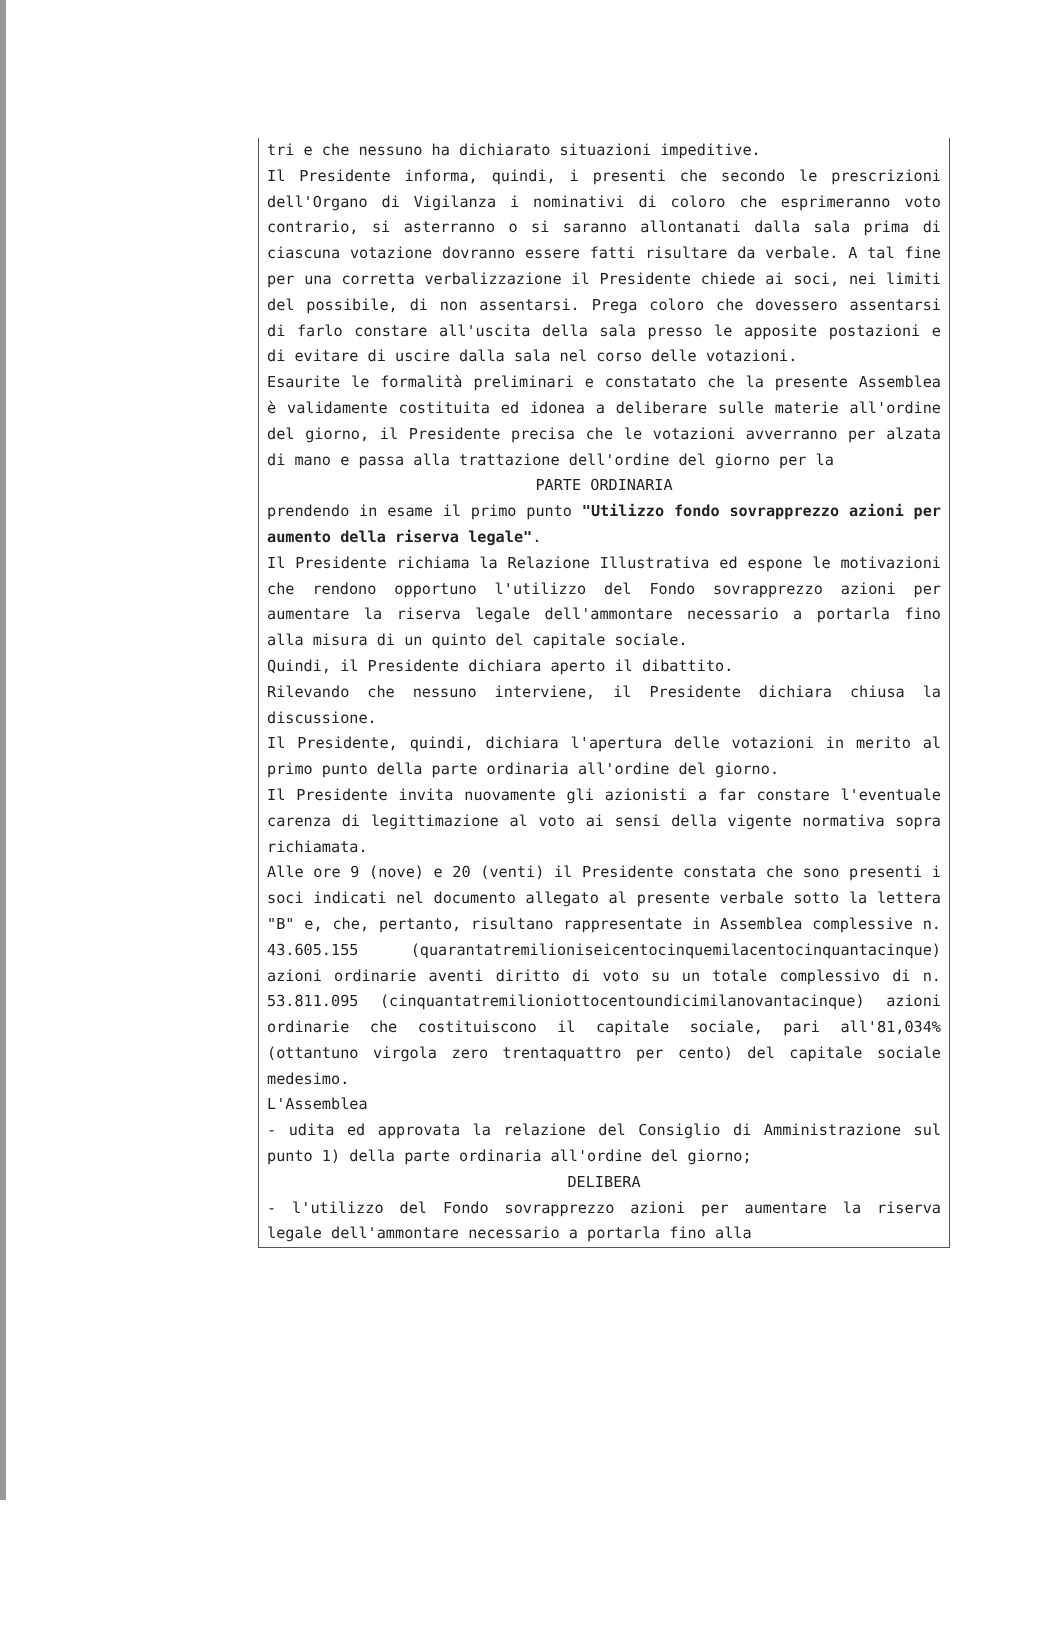tri e che nessuno ha dichiarato situazioni impeditive.
Il Presidente informa, quindi, i presenti che secondo le prescrizioni dell'Organo di Vigilanza i nominativi di coloro che esprimeranno voto contrario, si asterranno o si saranno allontanati dalla sala prima di ciascuna votazione dovranno essere fatti risultare da verbale. A tal fine per una corretta verbalizzazione il Presidente chiede ai soci, nei limiti del possibile, di non assentarsi. Prega coloro che dovessero assentarsi di farlo constare all'uscita della sala presso le apposite postazioni e di evitare di uscire dalla sala nel corso delle votazioni.
Esaurite le formalità preliminari e constatato che la presente Assemblea è validamente costituita ed idonea a deliberare sulle materie all'ordine del giorno, il Presidente precisa che le votazioni avverranno per alzata di mano e passa alla trattazione dell'ordine del giorno per la
PARTE ORDINARIA
prendendo in esame il primo punto "Utilizzo fondo sovrapprezzo azioni per aumento della riserva legale".
Il Presidente richiama la Relazione Illustrativa ed espone le motivazioni che rendono opportuno l'utilizzo del Fondo sovrapprezzo azioni per aumentare la riserva legale dell'ammontare necessario a portarla fino alla misura di un quinto del capitale sociale.
Quindi, il Presidente dichiara aperto il dibattito.
Rilevando che nessuno interviene, il Presidente dichiara chiusa la discussione.
Il Presidente, quindi, dichiara l'apertura delle votazioni in merito al primo punto della parte ordinaria all'ordine del giorno.
Il Presidente invita nuovamente gli azionisti a far constare l'eventuale carenza di legittimazione al voto ai sensi della vigente normativa sopra richiamata.
Alle ore 9 (nove) e 20 (venti) il Presidente constata che sono presenti i soci indicati nel documento allegato al presente verbale sotto la lettera "B" e, che, pertanto, risultano rappresentate in Assemblea complessive n. 43.605.155 (quarantatremilioniseicentocinquemilacentocinquantacinque) azioni ordinarie aventi diritto di voto su un totale complessivo di n. 53.811.095 (cinquantatremilioniottocentoundicimilanovantacinque) azioni ordinarie che costituiscono il capitale sociale, pari all'81,034% (ottantuno virgola zero trentaquattro per cento) del capitale sociale medesimo.
L'Assemblea
- udita ed approvata la relazione del Consiglio di Amministrazione sul punto 1) della parte ordinaria all'ordine del giorno;
DELIBERA
- l'utilizzo del Fondo sovrapprezzo azioni per aumentare la riserva legale dell'ammontare necessario a portarla fino alla